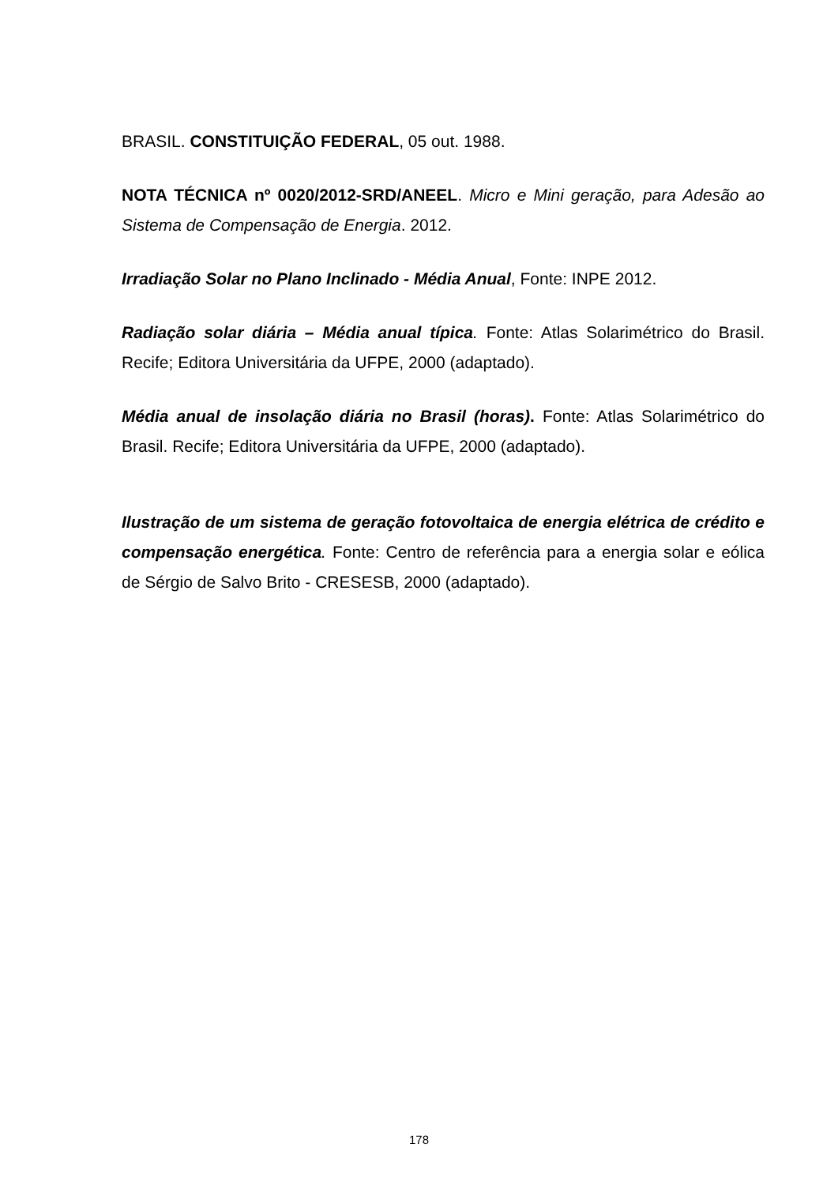BRASIL. CONSTITUIÇÃO FEDERAL, 05 out. 1988.
NOTA TÉCNICA nº 0020/2012-SRD/ANEEL. Micro e Mini geração, para Adesão ao Sistema de Compensação de Energia. 2012.
Irradiação Solar no Plano Inclinado - Média Anual, Fonte: INPE 2012.
Radiação solar diária – Média anual típica. Fonte: Atlas Solarimétrico do Brasil. Recife; Editora Universitária da UFPE, 2000 (adaptado).
Média anual de insolação diária no Brasil (horas). Fonte: Atlas Solarimétrico do Brasil. Recife; Editora Universitária da UFPE, 2000 (adaptado).
Ilustração de um sistema de geração fotovoltaica de energia elétrica de crédito e compensação energética. Fonte: Centro de referência para a energia solar e eólica de Sérgio de Salvo Brito - CRESESB, 2000 (adaptado).
178